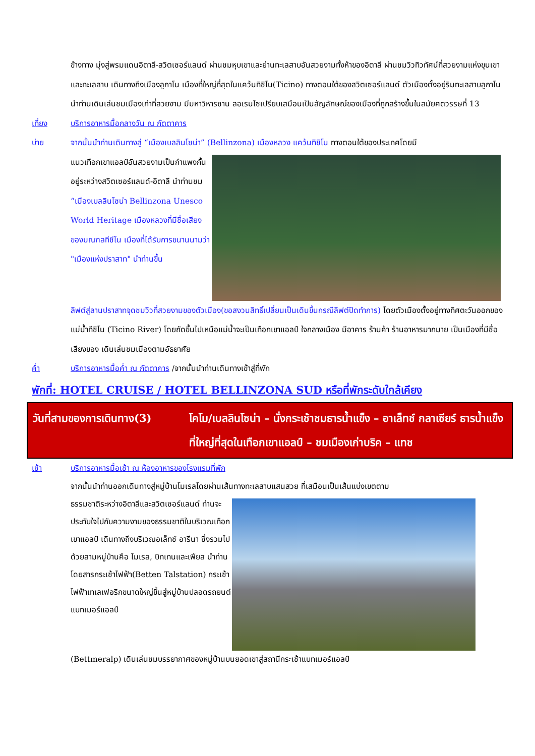ข้างทาง มุ่งสู่พรมแดนอิตาลี-สวิตเซอร์แลนด์ ผ่านชมหุบเขาและย่านทะเลสาบอันสวยงามทั้งห้าของอิตาลี ผ่านชมวิวทิวทัศน์ที่สวยงามแห่งขุนเขาและทะเลสาบ เดินทางถึงเมืองลูกาโน เมืองที่ใหญ่ที่สุดในแคว้นทิชิโน(Ticino) ทางตอนใต้ของสวิตเซอร์แลนด์ ตัวเมืองตั้งอยู่ริมทะเลสาบลูกาโน นำท่านเดินเล่นชมเมืองเก่าที่สวยงาม มีมหาวิหารซาน ลอเรนโซเปรียบเสมือนเป็นสัญลักษณ์ของเมืองที่ถูกสร้างขึ้นในสมัยศตวรรษที่ 13
เที่ยง บริการอาหารมื้อกลางวัน ณ ภัตตาคาร
บ่าย จากนั้นนำท่านเดินทางสู่ “เมืองเบลลินโซน่า” (Bellinzona) เมืองหลวง แคว้นทิชิโน ทางตอนใต้ของประเทศโดยมี
แนวเทือกเขาแอลป์อันสวยงามเป็นกำแพงกั้นอยู่ระหว่างสวิตเซอร์แลนด์-อิตาลี นำท่านชม “เมืองเบลลินโซน่า Bellinzona Unesco World Heritage เมืองหลวงที่มีชื่อเสียงของมณฑลทีชีโน เมืองที่ได้รับการขนานนามว่า "เมืองแห่งปราสาท" นำท่านขึ้น
ลิฟต์สู่ลานปราสาทจุดชมวิวที่สวยงามของตัวเมือง(ขอสงวนสิทธิ์เปลี่ยนเป็นเดินขึ้นกรณีลิฟต์ปิดทำการ) โดยตัวเมืองตั้งอยู่ทางทิศตะวันออกของ แม่น้ำทีชิโน (Ticino River) โดยถัดขึ้นไปเหนือแม่น้ำจะเป็นเทือกเขาแอลป์ ใจกลางเมือง มีอาคาร ร้านค้า ร้านอาหารมากมาย เป็นเมืองที่มีชื่อเสียงของ เดินเล่นชมเมืองตามอัธยาศัย
ค่ำ บริการอาหารมื้อค่ำ ณ ภัตตาคาร /จากนั้นนำท่านเดินทางเข้าสู่ที่พัก
พักที่: HOTEL CRUISE / HOTEL BELLINZONA SUD หรือที่พักระดับใกล้เคียง
วันที่สามของการเดินทาง(3) โคโม/เบลลินโซน่า – นั่งกระเช้าชมธารน้ำแข็ง – อาเล็ทช์ กลาเซียร์ ธารน้ำแข็งที่ใหญ่ที่สุดในเทือกเขาแอลป์ – ชมเมืองเก่าบริค – แทช
เช้า บริการอาหารมื้อเช้า ณ ห้องอาหารของโรงแรมที่พัก
จากนั้นนำท่านออกเดินทางสู่หมู่บ้านโมเรลโดยผ่านเส้นทางทะเลสาบแสนสวย ที่เสมือนเป็นเส้นแบ่งเขตตาม
ธรรมชาติระหว่างอิตาลีและสวิตเซอร์แลนด์ ท่านจะประทับใจไปกับความงามของธรรมชาติในบริเวณเทือกเขาแอลป์ เดินทางถึงบริเวณอเล็ทช์ อารีนา ซึ่งรวมไปด้วยสามหมู่บ้านคือ โมเรล, บิทเทนและเฟียส นำท่านโดยสารกระเช้าไฟฟ้า(Betten Talstation) กระเช้าไฟฟ้าเทเลเฟอริกขนาดใหญ่ขึ้นสู่หมู่บ้านปลอดรถยนต์ แบทเมอร์แอลป์
(Bettmeralp) เดินเล่นชมบรรยากาศของหมู่บ้านบนยอดเขาสู่สถานีกระเช้าแบทเมอร์แอลป์